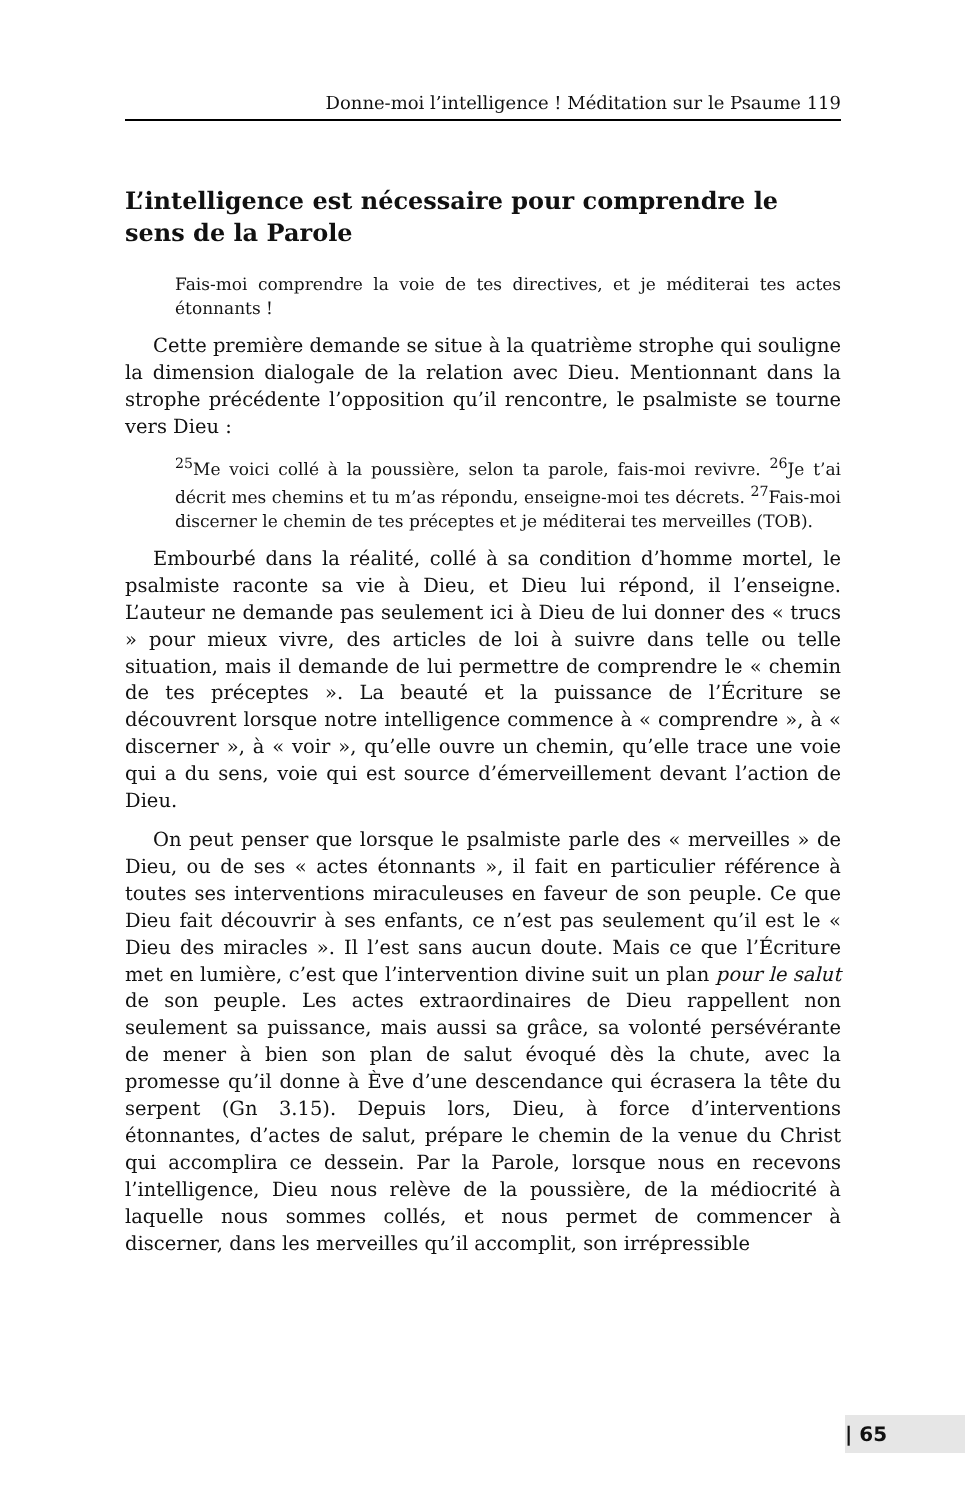Donne-moi l’intelligence ! Méditation sur le Psaume 119
L’intelligence est nécessaire pour comprendre le sens de la Parole
Fais-moi comprendre la voie de tes directives, et je méditerai tes actes étonnants !
Cette première demande se situe à la quatrième strophe qui souligne la dimension dialogale de la relation avec Dieu. Mentionnant dans la strophe précédente l’opposition qu’il rencontre, le psalmiste se tourne vers Dieu :
<sup>25</sup> Me voici collé à la poussière, selon ta parole, fais-moi revivre. <sup>26</sup>Je t’ai décrit mes chemins et tu m’as répondu, enseigne-moi tes décrets. <sup>27</sup>Fais-moi discerner le chemin de tes préceptes et je méditerai tes merveilles (TOB).
Embourbé dans la réalité, collé à sa condition d’homme mortel, le psalmiste raconte sa vie à Dieu, et Dieu lui répond, il l’enseigne. L’auteur ne demande pas seulement ici à Dieu de lui donner des « trucs » pour mieux vivre, des articles de loi à suivre dans telle ou telle situation, mais il demande de lui permettre de comprendre le « chemin de tes préceptes ». La beauté et la puissance de l’Écriture se découvrent lorsque notre intelligence commence à « comprendre », à « discerner », à « voir », qu’elle ouvre un chemin, qu’elle trace une voie qui a du sens, voie qui est source d’émerveillement devant l’action de Dieu.
On peut penser que lorsque le psalmiste parle des « merveilles » de Dieu, ou de ses « actes étonnants », il fait en particulier référence à toutes ses interventions miraculeuses en faveur de son peuple. Ce que Dieu fait découvrir à ses enfants, ce n’est pas seulement qu’il est le « Dieu des miracles ». Il l’est sans aucun doute. Mais ce que l’Écriture met en lumière, c’est que l’intervention divine suit un plan pour le salut de son peuple. Les actes extraordinaires de Dieu rappellent non seulement sa puissance, mais aussi sa grâce, sa volonté persévérante de mener à bien son plan de salut évoqué dès la chute, avec la promesse qu’il donne à Ève d’une descendance qui écrasera la tête du serpent (Gn 3.15). Depuis lors, Dieu, à force d’interventions étonnantes, d’actes de salut, prépare le chemin de la venue du Christ qui accomplira ce dessein. Par la Parole, lorsque nous en recevons l’intelligence, Dieu nous relève de la poussière, de la médiocrité à laquelle nous sommes collés, et nous permet de commencer à discerner, dans les merveilles qu’il accomplit, son irrépressible
| 65